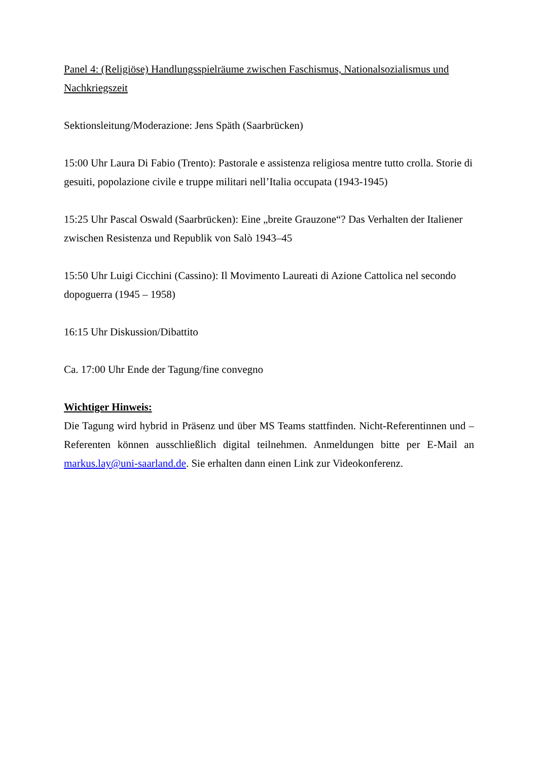Panel 4: (Religiöse) Handlungsspielräume zwischen Faschismus, Nationalsozialismus und Nachkriegszeit
Sektionsleitung/Moderazione: Jens Späth (Saarbrücken)
15:00 Uhr Laura Di Fabio (Trento): Pastorale e assistenza religiosa mentre tutto crolla. Storie di gesuiti, popolazione civile e truppe militari nell’Italia occupata (1943-1945)
15:25 Uhr Pascal Oswald (Saarbrücken): Eine „breite Grauzone“? Das Verhalten der Italiener zwischen Resistenza und Republik von Salò 1943–45
15:50 Uhr Luigi Cicchini (Cassino): Il Movimento Laureati di Azione Cattolica nel secondo dopoguerra (1945 – 1958)
16:15 Uhr Diskussion/Dibattito
Ca. 17:00 Uhr Ende der Tagung/fine convegno
Wichtiger Hinweis:
Die Tagung wird hybrid in Präsenz und über MS Teams stattfinden. Nicht-Referentinnen und –Referenten können ausschließlich digital teilnehmen. Anmeldungen bitte per E-Mail an markus.lay@uni-saarland.de. Sie erhalten dann einen Link zur Videokonferenz.